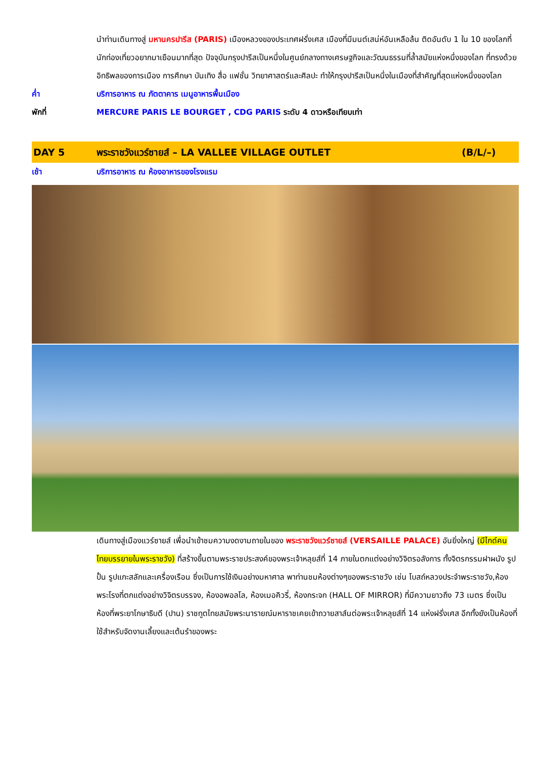นำท่านเดินทางสู่ มหานครปารีส (PARIS) เมืองหลวงของประเทศฝรั่งเศส เมืองที่มีมนต์เสน่ห์อันเหลือล้น ติดอันดับ 1 ใน 10 ของโลกที่นักท่องเที่ยวอยากมาเยือนมากที่สุด ปัจจุบันกรุงปารีสเป็นหนึ่งในศูนย์กลางทางเศรษฐกิจและวัฒนธรรมที่ล้ำสมัยแห่งหนึ่งของโลก ที่ทรงด้วยอิทธิพลของการเมือง การศึกษา บันเทิง สื่อ แฟชั่น วิทยาศาสตร์และศิลปะ ทำให้กรุงปารีสเป็นหนึ่งในเมืองที่สำคัญที่สุดแห่งหนึ่งของโลก
ค่ำ บริการอาหาร ณ ภัตตาคาร เมนูอาหารพื้นเมือง
พักที่ MERCURE PARIS LE BOURGET , CDG PARIS ระดับ 4 ดาวหรือเทียบเท่า
DAY 5 พระราชวังแวร์ซายส์ – LA VALLEE VILLAGE OUTLET
(B/L/–)
เช้า บริการอาหาร ณ ห้องอาหารของโรงแรม
เดินทางสู่เมืองแวร์ซายส์ เพื่อนำเข้าชมความงดงามถายในของ พระราชวังแวร์ซายส์ (VERSAILLE PALACE) อันยิ่งใหญ่ (มีไกด์คนไทยบรรยายในพระราชวัง) ที่สร้างขึ้นตามพระราชประสงค์ของพระเจ้าหลุยส์ที่ 14 ภายในตกแต่งอย่างวิจิตรอลังการ ทั้งจิตรกรรมฝาผนัง รูปปั้น รูปแกะสลักและเครื่องเรือน ซึ่งเป็นการใช้เงินอย่างมหาศาล พาท่านชมห้องต่างๆของพระราชวัง เช่น โบสถ์หลวงประจำพระราชวัง,ห้องพระโรงที่ตกแต่งอย่างวิจิตรบรรจง, ห้องอพอลโล, ห้องเมอคิวรี่, ห้องกระจก (HALL OF MIRROR) ที่มีความยาวถึง 73 เมตร ซึ่งเป็นห้องที่พระยาโกษาธิบดี (ปาน) ราชทูตไทยสมัยพระนารายณ์มหาราชเคยเข้าถวายสาส์นต่อพระเจ้าหลุยส์ที่ 14 แห่งฝรั่งเศส อีกทั้งยังเป็นห้องที่ใช้สำหรับจัดงานเลี้ยงและเต้นรำของพระ